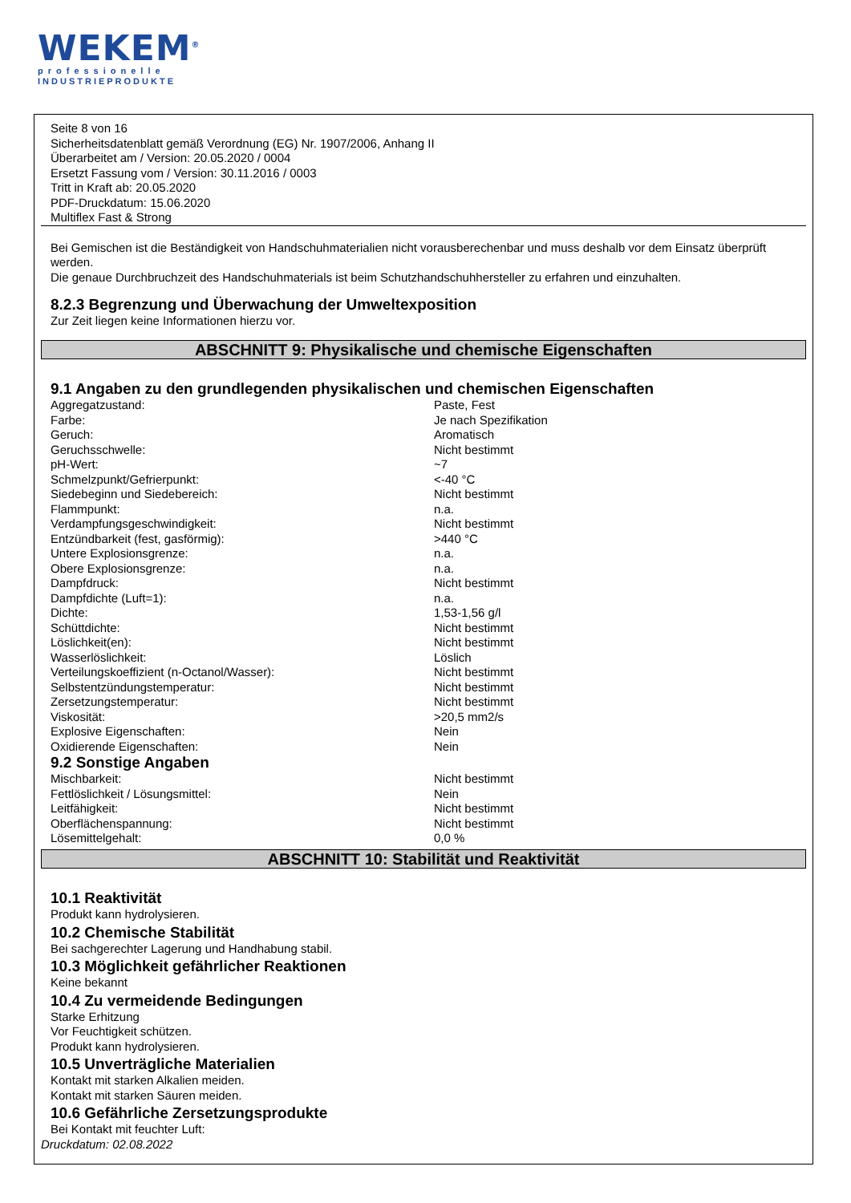WEKEM<sup>®</sup>
professionelle
INDUSTRIEPRODUKTE
Seite 8 von 16
Sicherheitsdatenblatt gemäß Verordnung (EG) Nr. 1907/2006, Anhang II
Überarbeitet am / Version: 20.05.2020 / 0004
Ersetzt Fassung vom / Version: 30.11.2016 / 0003
Tritt in Kraft ab: 20.05.2020
PDF-Druckdatum: 15.06.2020
Multiflex Fast & Strong
Bei Gemischen ist die Beständigkeit von Handschuhmaterialien nicht vorausberechenbar und muss deshalb vor dem Einsatz überprüft werden.
Die genaue Durchbruchzeit des Handschuhmaterials ist beim Schutzhandschuhhersteller zu erfahren und einzuhalten.
8.2.3 Begrenzung und Überwachung der Umweltexposition
Zur Zeit liegen keine Informationen hierzu vor.
ABSCHNITT 9: Physikalische und chemische Eigenschaften
9.1 Angaben zu den grundlegenden physikalischen und chemischen Eigenschaften
| Aggregatzustand: | Paste, Fest |
| Farbe: | Je nach Spezifikation |
| Geruch: | Aromatisch |
| Geruchsschwelle: | Nicht bestimmt |
| pH-Wert: | ~7 |
| Schmelzpunkt/Gefrierpunkt: | <-40 °C |
| Siedebeginn und Siedebereich: | Nicht bestimmt |
| Flammpunkt: | n.a. |
| Verdampfungsgeschwindigkeit: | Nicht bestimmt |
| Entzündbarkeit (fest, gasförmig): | >440 °C |
| Untere Explosionsgrenze: | n.a. |
| Obere Explosionsgrenze: | n.a. |
| Dampfdruck: | Nicht bestimmt |
| Dampfdichte (Luft=1): | n.a. |
| Dichte: | 1,53-1,56 g/l |
| Schüttdichte: | Nicht bestimmt |
| Löslichkeit(en): | Nicht bestimmt |
| Wasserlöslichkeit: | Löslich |
| Verteilungskoeffizient (n-Octanol/Wasser): | Nicht bestimmt |
| Selbstentzündungstemperatur: | Nicht bestimmt |
| Zersetzungstemperatur: | Nicht bestimmt |
| Viskosität: | >20,5 mm2/s |
| Explosive Eigenschaften: | Nein |
| Oxidierende Eigenschaften: | Nein |
9.2 Sonstige Angaben
| Mischbarkeit: | Nicht bestimmt |
| Fettlöslichkeit / Lösungsmittel: | Nein |
| Leitfähigkeit: | Nicht bestimmt |
| Oberflächenspannung: | Nicht bestimmt |
| Lösemittelgehalt: | 0,0 % |
ABSCHNITT 10: Stabilität und Reaktivität
10.1 Reaktivität
Produkt kann hydrolysieren.
10.2 Chemische Stabilität
Bei sachgerechter Lagerung und Handhabung stabil.
10.3 Möglichkeit gefährlicher Reaktionen
Keine bekannt
10.4 Zu vermeidende Bedingungen
Starke Erhitzung
Vor Feuchtigkeit schützen.
Produkt kann hydrolysieren.
10.5 Unverträgliche Materialien
Kontakt mit starken Alkalien meiden.
Kontakt mit starken Säuren meiden.
10.6 Gefährliche Zersetzungsprodukte
Bei Kontakt mit feuchter Luft:
Druckdatum: 02.08.2022